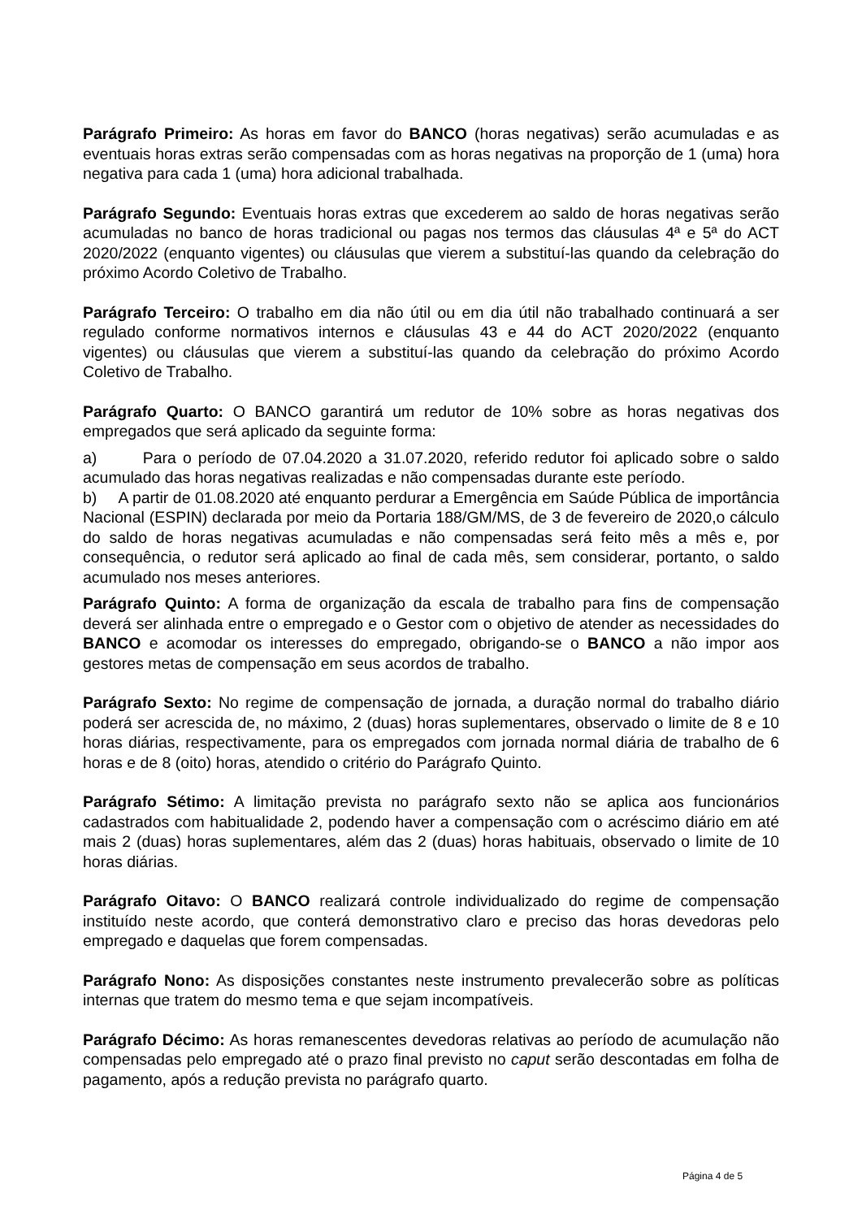Parágrafo Primeiro: As horas em favor do BANCO (horas negativas) serão acumuladas e as eventuais horas extras serão compensadas com as horas negativas na proporção de 1 (uma) hora negativa para cada 1 (uma) hora adicional trabalhada.
Parágrafo Segundo: Eventuais horas extras que excederem ao saldo de horas negativas serão acumuladas no banco de horas tradicional ou pagas nos termos das cláusulas 4ª e 5ª do ACT 2020/2022 (enquanto vigentes) ou cláusulas que vierem a substituí-las quando da celebração do próximo Acordo Coletivo de Trabalho.
Parágrafo Terceiro: O trabalho em dia não útil ou em dia útil não trabalhado continuará a ser regulado conforme normativos internos e cláusulas 43 e 44 do ACT 2020/2022 (enquanto vigentes) ou cláusulas que vierem a substituí-las quando da celebração do próximo Acordo Coletivo de Trabalho.
Parágrafo Quarto: O BANCO garantirá um redutor de 10% sobre as horas negativas dos empregados que será aplicado da seguinte forma:
a) Para o período de 07.04.2020 a 31.07.2020, referido redutor foi aplicado sobre o saldo acumulado das horas negativas realizadas e não compensadas durante este período.
b) A partir de 01.08.2020 até enquanto perdurar a Emergência em Saúde Pública de importância Nacional (ESPIN) declarada por meio da Portaria 188/GM/MS, de 3 de fevereiro de 2020,o cálculo do saldo de horas negativas acumuladas e não compensadas será feito mês a mês e, por consequência, o redutor será aplicado ao final de cada mês, sem considerar, portanto, o saldo acumulado nos meses anteriores.
Parágrafo Quinto: A forma de organização da escala de trabalho para fins de compensação deverá ser alinhada entre o empregado e o Gestor com o objetivo de atender as necessidades do BANCO e acomodar os interesses do empregado, obrigando-se o BANCO a não impor aos gestores metas de compensação em seus acordos de trabalho.
Parágrafo Sexto: No regime de compensação de jornada, a duração normal do trabalho diário poderá ser acrescida de, no máximo, 2 (duas) horas suplementares, observado o limite de 8 e 10 horas diárias, respectivamente, para os empregados com jornada normal diária de trabalho de 6 horas e de 8 (oito) horas, atendido o critério do Parágrafo Quinto.
Parágrafo Sétimo: A limitação prevista no parágrafo sexto não se aplica aos funcionários cadastrados com habitualidade 2, podendo haver a compensação com o acréscimo diário em até mais 2 (duas) horas suplementares, além das 2 (duas) horas habituais, observado o limite de 10 horas diárias.
Parágrafo Oitavo: O BANCO realizará controle individualizado do regime de compensação instituído neste acordo, que conterá demonstrativo claro e preciso das horas devedoras pelo empregado e daquelas que forem compensadas.
Parágrafo Nono: As disposições constantes neste instrumento prevalecerão sobre as políticas internas que tratem do mesmo tema e que sejam incompatíveis.
Parágrafo Décimo: As horas remanescentes devedoras relativas ao período de acumulação não compensadas pelo empregado até o prazo final previsto no caput serão descontadas em folha de pagamento, após a redução prevista no parágrafo quarto.
Página 4 de 5